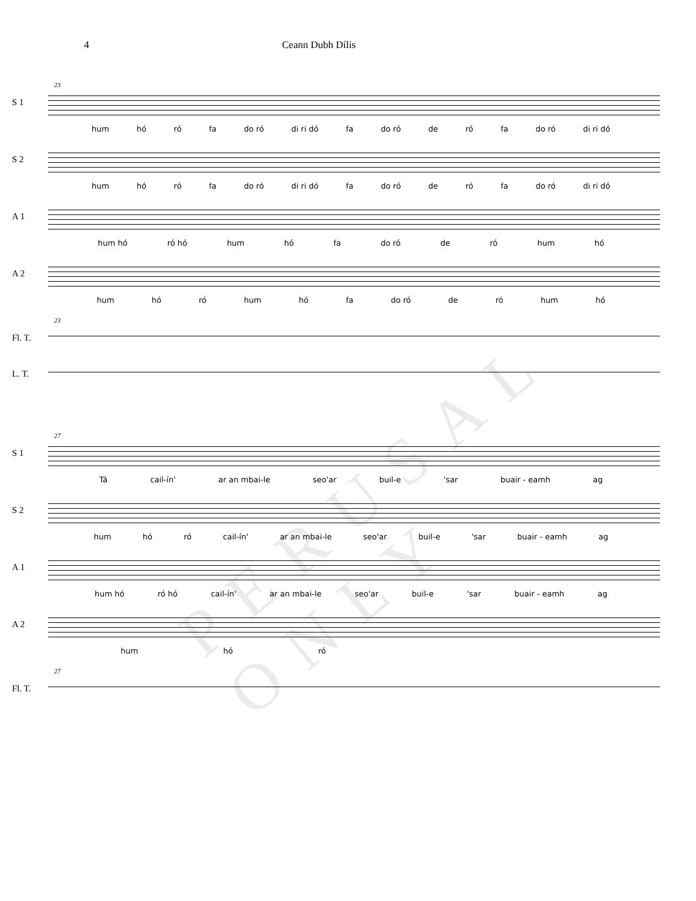4 Ceann Dubh Dílis
PERUSAL ONLY
23
S 1
hum hó ró fa do ró di ri dó fa do ró de ró fa do ró di ri dó
S 2
hum hó ró fa do ró di ri dó fa do ró de ró fa do ró di ri dó
A 1
hum hó ró hó hum hó fa do ró de ró hum hó
A 2
hum hó ró hum hó fa do ró de ró hum hó
23
Fl. T.
L. T.
27
S 1
Tá cail-ín' ar an mbai-le seo'ar buil-e 'sar buair - eamh ag
S 2
hum hó ró cail-ín' ar an mbai-le seo'ar buil-e 'sar buair - eamh ag
A 1
hum hó ró hó cail-ín' ar an mbai-le seo'ar buil-e 'sar buair - eamh ag
A 2
hum hó ró
27
Fl. T.